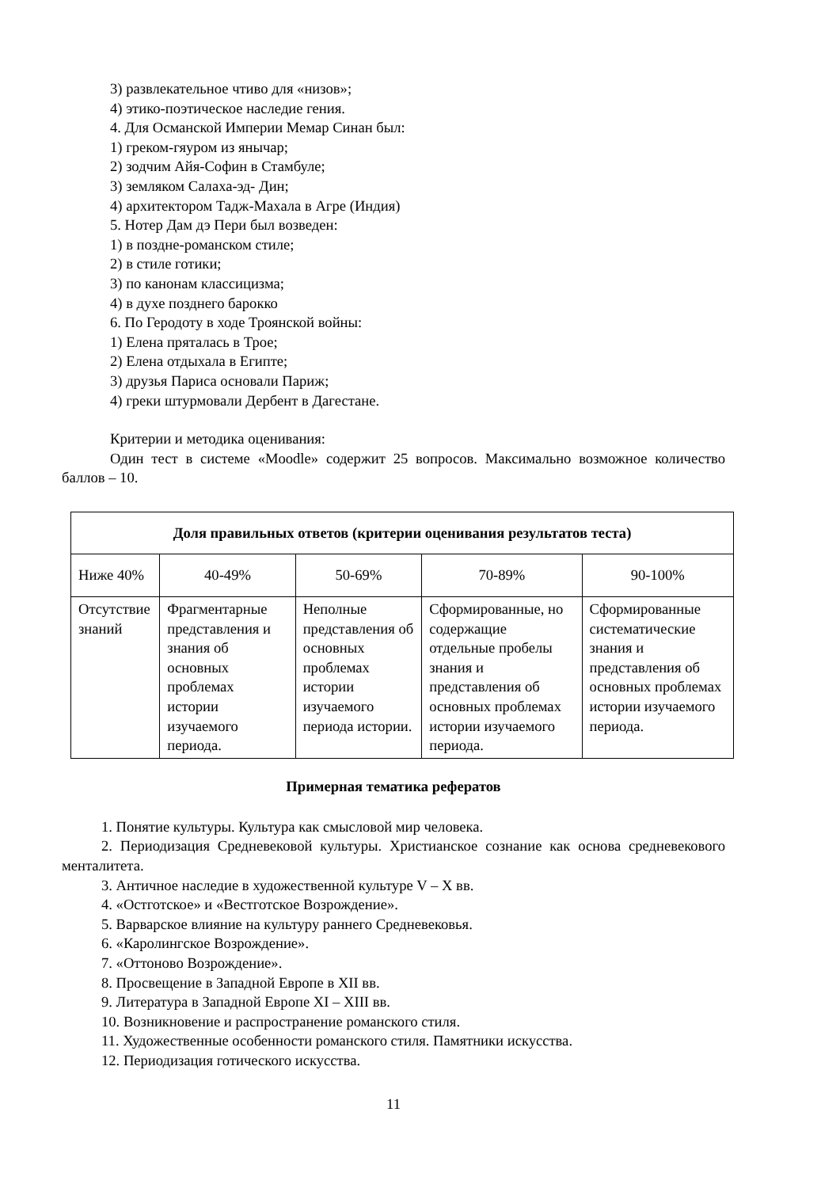3) развлекательное чтиво для «низов»;
4) этико-поэтическое наследие гения.
4. Для Османской Империи Мемар Синан был:
1) греком-гяуром из янычар;
2) зодчим Айя-Софин в Стамбуле;
3) земляком Салаха-эд- Дин;
4) архитектором Тадж-Махала в Агре (Индия)
5. Нотер Дам дэ Пери был возведен:
1) в поздне-романском стиле;
2) в стиле готики;
3) по канонам классицизма;
4) в духе позднего барокко
6. По Геродоту в ходе Троянской войны:
1) Елена пряталась в Трое;
2) Елена отдыхала в Египте;
3) друзья Париса основали Париж;
4) греки штурмовали Дербент в Дагестане.
Критерии и методика оценивания:
Один тест в системе «Moodle» содержит 25 вопросов. Максимально возможное количество баллов – 10.
| Доля правильных ответов (критерии оценивания результатов теста) | | | | |
| Ниже 40% | 40-49% | 50-69% | 70-89% | 90-100% |
| Отсутствие знаний | Фрагментарные представления и знания об основных проблемах истории изучаемого периода. | Неполные представления об основных проблемах истории изучаемого периода истории. | Сформированные, но содержащие отдельные пробелы знания и представления об основных проблемах истории изучаемого периода. | Сформированные систематические знания и представления об основных проблемах истории изучаемого периода. |
Примерная тематика рефератов
1. Понятие культуры. Культура как смысловой мир человека.
2. Периодизация Средневековой культуры. Христианское сознание как основа средневекового менталитета.
3. Античное наследие в художественной культуре V – X вв.
4. «Остготское» и «Вестготское Возрождение».
5. Варварское влияние на культуру раннего Средневековья.
6. «Каролингское Возрождение».
7. «Оттоново Возрождение».
8. Просвещение в Западной Европе в XII вв.
9. Литература в Западной Европе XI – XIII вв.
10. Возникновение и распространение романского стиля.
11. Художественные особенности романского стиля. Памятники искусства.
12. Периодизация готического искусства.
11